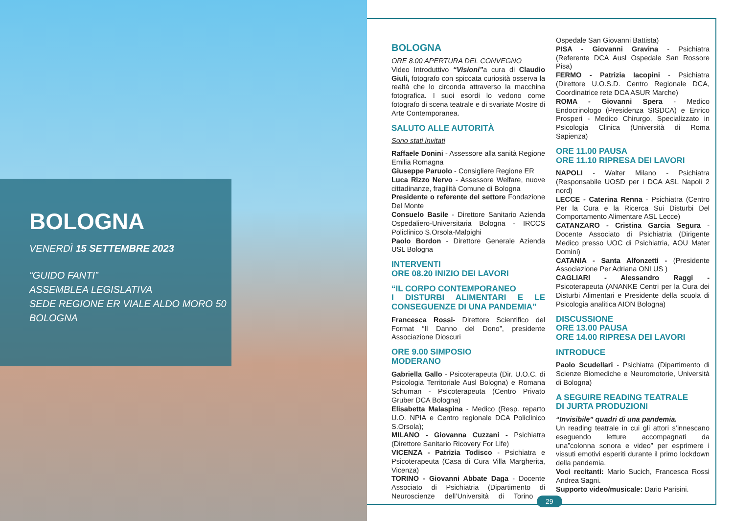BOLOGNA
VENERDÌ 15 SETTEMBRE 2023
“GUIDO FANTI”
ASSEMBLEA LEGISLATIVA
SEDE REGIONE ER VIALE ALDO MORO 50
BOLOGNA
BOLOGNA
ORE 8.00 APERTURA DEL CONVEGNO
Video Introduttivo “Visioni”a cura di Claudio Giuli, fotografo con spiccata curiosità osserva la realtà che lo circonda attraverso la macchina fotografica. I suoi esordi lo vedono come fotografo di scena teatrale e di svariate Mostre di Arte Contemporanea.
SALUTO ALLE AUTORITÀ
Sono stati invitati
Raffaele Donini - Assessore alla sanità Regione Emilia Romagna
Giuseppe Paruolo - Consigliere Regione ER
Luca Rizzo Nervo - Assessore Welfare, nuove cittadinanze, fragilità Comune di Bologna
Presidente o referente del settore Fondazione Del Monte
Consuelo Basile - Direttore Sanitario Azienda Ospedaliero-Universitaria Bologna - IRCCS Policlinico S.Orsola-Malpighi
Paolo Bordon - Direttore Generale Azienda USL Bologna
INTERVENTI
ORE 08.20 INIZIO DEI LAVORI
“IL CORPO CONTEMPORANEO
I DISTURBI ALIMENTARI E LE CONSEGUENZE DI UNA PANDEMIA”
Francesca Rossi- Direttore Scientifico del Format “Il Danno del Dono”, presidente Associazione Dioscuri
ORE 9.00 SIMPOSIO
MODERANO
Gabriella Gallo - Psicoterapeuta (Dir. U.O.C. di Psicologia Territoriale Ausl Bologna) e Romana Schuman - Psicoterapeuta (Centro Privato Gruber DCA Bologna)
Elisabetta Malaspina - Medico (Resp. reparto U.O. NPIA e Centro regionale DCA Policlinico S.Orsola);
MILANO - Giovanna Cuzzani - Psichiatra (Direttore Sanitario Ricovery For Life)
VICENZA - Patrizia Todisco - Psichiatra e Psicoterapeuta (Casa di Cura Villa Margherita, Vicenza)
TORINO - Giovanni Abbate Daga - Docente Associato di Psichiatria (Dipartimento di Neuroscienze dell’Università di Torino - Ospedale San Giovanni Battista)
PISA - Giovanni Gravina - Psichiatra (Referente DCA Ausl Ospedale San Rossore Pisa)
FERMO - Patrizia Iacopini - Psichiatra (Direttore U.O.S.D. Centro Regionale DCA, Coordinatrice rete DCA ASUR Marche)
ROMA - Giovanni Spera - Medico Endocrinologo (Presidenza SISDCA) e Enrico Prosperi - Medico Chirurgo, Specializzato in Psicologia Clinica (Università di Roma Sapienza)
ORE 11.00 PAUSA
ORE 11.10 RIPRESA DEI LAVORI
NAPOLI - Walter Milano - Psichiatra (Responsabile UOSD per i DCA ASL Napoli 2 nord)
LECCE - Caterina Renna - Psichiatra (Centro Per la Cura e la Ricerca Sui Disturbi Del Comportamento Alimentare ASL Lecce)
CATANZARO - Cristina Garcia Segura - Docente Associato di Psichiatria (Dirigente Medico presso UOC di Psichiatria, AOU Mater Domini)
CATANIA - Santa Alfonzetti - (Presidente Associazione Per Adriana ONLUS )
CAGLIARI - Alessandro Raggi - Psicoterapeuta (ANANKE Centri per la Cura dei Disturbi Alimentari e Presidente della scuola di Psicologia analitica AION Bologna)
DISCUSSIONE
ORE 13.00 PAUSA
ORE 14.00 RIPRESA DEI LAVORI
INTRODUCE
Paolo Scudellari - Psichiatra (Dipartimento di Scienze Biomediche e Neuromotorie, Università di Bologna)
A SEGUIRE READING TEATRALE
DI JURTA PRODUZIONI
“Invisibile” quadri di una pandemia.
Un reading teatrale in cui gli attori s’innescano eseguendo letture accompagnati da una”colonna sonora e video” per esprimere i vissuti emotivi esperiti durante il primo lockdown della pandemia.
Voci recitanti: Mario Sucich, Francesca Rossi Andrea Sagni.
Supporto video/musicale: Dario Parisini.
29